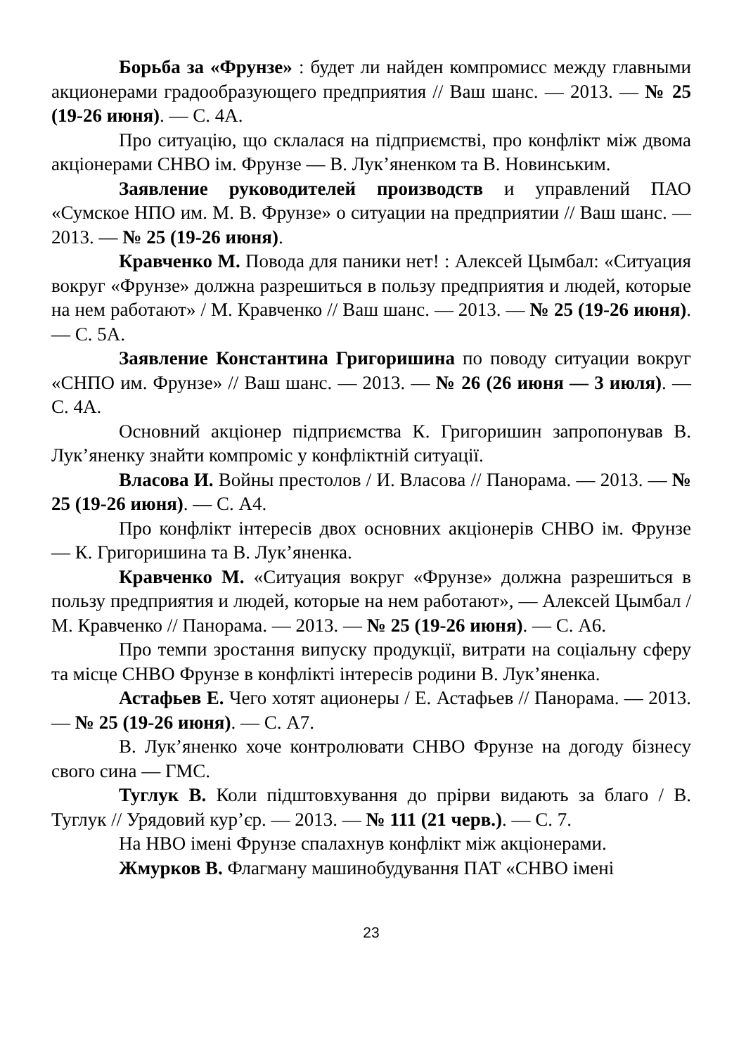Борьба за «Фрунзе» : будет ли найден компромисс между главными акционерами градообразующего предприятия // Ваш шанс. — 2013. — № 25 (19-26 июня). — С. 4А.
Про ситуацію, що склалася на підприємстві, про конфлікт між двома акціонерами СНВО ім. Фрунзе — В. Лук’яненком та В. Новинським.
Заявление руководителей производств и управлений ПАО «Сумское НПО им. М. В. Фрунзе» о ситуации на предприятии // Ваш шанс. — 2013. — № 25 (19-26 июня).
Кравченко М. Повода для паники нет! : Алексей Цымбал: «Ситуация вокруг «Фрунзе» должна разрешиться в пользу предприятия и людей, которые на нем работают» / М. Кравченко // Ваш шанс. — 2013. — № 25 (19-26 июня). — С. 5А.
Заявление Константина Григоришина по поводу ситуации вокруг «СНПО им. Фрунзе» // Ваш шанс. — 2013. — № 26 (26 июня — 3 июля). — С. 4А.
Основний акціонер підприємства К. Григоришин запропонував В. Лук’яненку знайти компроміс у конфліктній ситуації.
Власова И. Войны престолов / И. Власова // Панорама. — 2013. — № 25 (19-26 июня). — С. А4.
Про конфлікт інтересів двох основних акціонерів СНВО ім. Фрунзе — К. Григоришина та В. Лук’яненка.
Кравченко М. «Ситуация вокруг «Фрунзе» должна разрешиться в пользу предприятия и людей, которые на нем работают», — Алексей Цымбал / М. Кравченко // Панорама. — 2013. — № 25 (19-26 июня). — С. А6.
Про темпи зростання випуску продукції, витрати на соціальну сферу та місце СНВО Фрунзе в конфлікті інтересів родини В. Лук’яненка.
Астафьев Е. Чего хотят ационеры / Е. Астафьев // Панорама. — 2013. — № 25 (19-26 июня). — С. А7.
В. Лук’яненко хоче контролювати СНВО Фрунзе на догоду бізнесу свого сина — ГМС.
Туглук В. Коли підштовхування до прірви видають за благо / В. Туглук // Урядовий кур’єр. — 2013. — № 111 (21 черв.). — С. 7.
На НВО імені Фрунзе спалахнув конфлікт між акціонерами.
Жмурков В. Флагману машинобудування ПАТ «СНВО імені
23